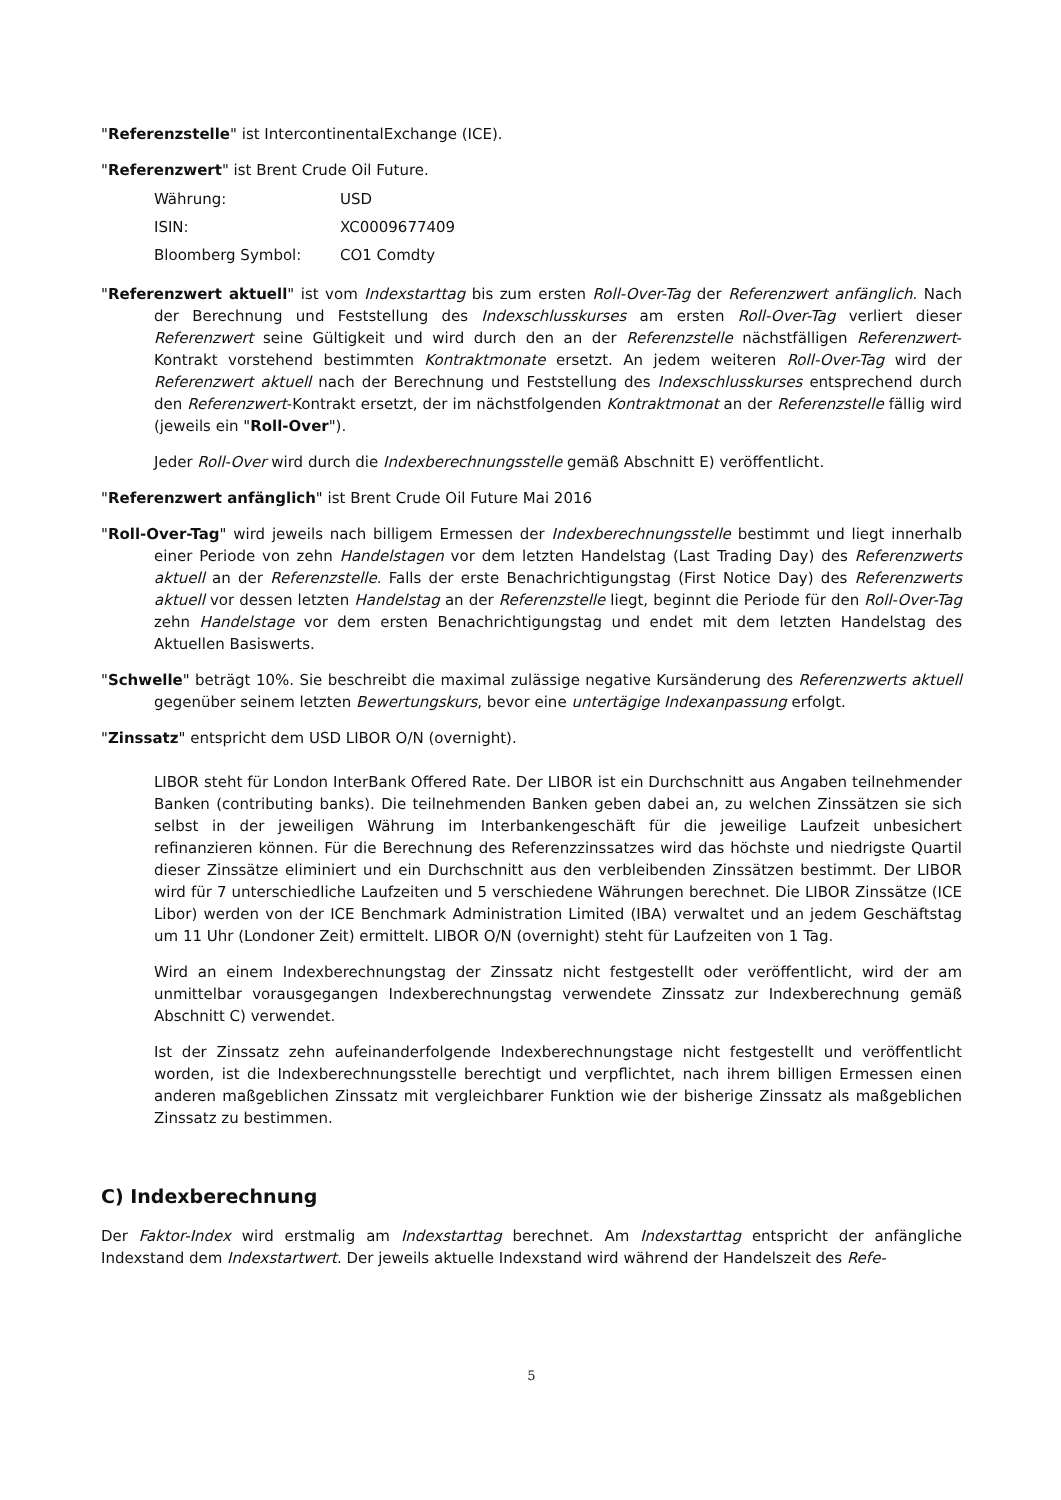"Referenzstelle" ist IntercontinentalExchange (ICE).
"Referenzwert" ist Brent Crude Oil Future.
| Währung: | USD |
| ISIN: | XC0009677409 |
| Bloomberg Symbol: | CO1 Comdty |
"Referenzwert aktuell" ist vom Indexstarttag bis zum ersten Roll-Over-Tag der Referenzwert anfänglich. Nach der Berechnung und Feststellung des Indexschlusskurses am ersten Roll-Over-Tag verliert dieser Referenzwert seine Gültigkeit und wird durch den an der Referenzstelle nächstfälligen Referenzwert-Kontrakt vorstehend bestimmten Kontraktmonate ersetzt. An jedem weiteren Roll-Over-Tag wird der Referenzwert aktuell nach der Berechnung und Feststellung des Indexschlusskurses entsprechend durch den Referenzwert-Kontrakt ersetzt, der im nächstfolgenden Kontraktmonat an der Referenzstelle fällig wird (jeweils ein "Roll-Over").
Jeder Roll-Over wird durch die Indexberechnungsstelle gemäß Abschnitt E) veröffentlicht.
"Referenzwert anfänglich" ist Brent Crude Oil Future Mai 2016
"Roll-Over-Tag" wird jeweils nach billigem Ermessen der Indexberechnungsstelle bestimmt und liegt innerhalb einer Periode von zehn Handelstagen vor dem letzten Handelstag (Last Trading Day) des Referenzwerts aktuell an der Referenzstelle. Falls der erste Benachrichtigungstag (First Notice Day) des Referenzwerts aktuell vor dessen letzten Handelstag an der Referenzstelle liegt, beginnt die Periode für den Roll-Over-Tag zehn Handelstage vor dem ersten Benachrichtigungstag und endet mit dem letzten Handelstag des Aktuellen Basiswerts.
"Schwelle" beträgt 10%. Sie beschreibt die maximal zulässige negative Kursänderung des Referenzwerts aktuell gegenüber seinem letzten Bewertungskurs, bevor eine untertägige Indexanpassung erfolgt.
"Zinssatz" entspricht dem USD LIBOR O/N (overnight).
LIBOR steht für London InterBank Offered Rate. Der LIBOR ist ein Durchschnitt aus Angaben teilnehmender Banken (contributing banks). Die teilnehmenden Banken geben dabei an, zu welchen Zinssätzen sie sich selbst in der jeweiligen Währung im Interbankengeschäft für die jeweilige Laufzeit unbesichert refinanzieren können. Für die Berechnung des Referenzzinssatzes wird das höchste und niedrigste Quartil dieser Zinssätze eliminiert und ein Durchschnitt aus den verbleibenden Zinssätzen bestimmt. Der LIBOR wird für 7 unterschiedliche Laufzeiten und 5 verschiedene Währungen berechnet. Die LIBOR Zinssätze (ICE Libor) werden von der ICE Benchmark Administration Limited (IBA) verwaltet und an jedem Geschäftstag um 11 Uhr (Londoner Zeit) ermittelt. LIBOR O/N (overnight) steht für Laufzeiten von 1 Tag.
Wird an einem Indexberechnungstag der Zinssatz nicht festgestellt oder veröffentlicht, wird der am unmittelbar vorausgegangen Indexberechnungstag verwendete Zinssatz zur Indexberechnung gemäß Abschnitt C) verwendet.
Ist der Zinssatz zehn aufeinanderfolgende Indexberechnungstage nicht festgestellt und veröffentlicht worden, ist die Indexberechnungsstelle berechtigt und verpflichtet, nach ihrem billigen Ermessen einen anderen maßgeblichen Zinssatz mit vergleichbarer Funktion wie der bisherige Zinssatz als maßgeblichen Zinssatz zu bestimmen.
C) Indexberechnung
Der Faktor-Index wird erstmalig am Indexstarttag berechnet. Am Indexstarttag entspricht der anfängliche Indexstand dem Indexstartwert. Der jeweils aktuelle Indexstand wird während der Handelszeit des Refe-
5